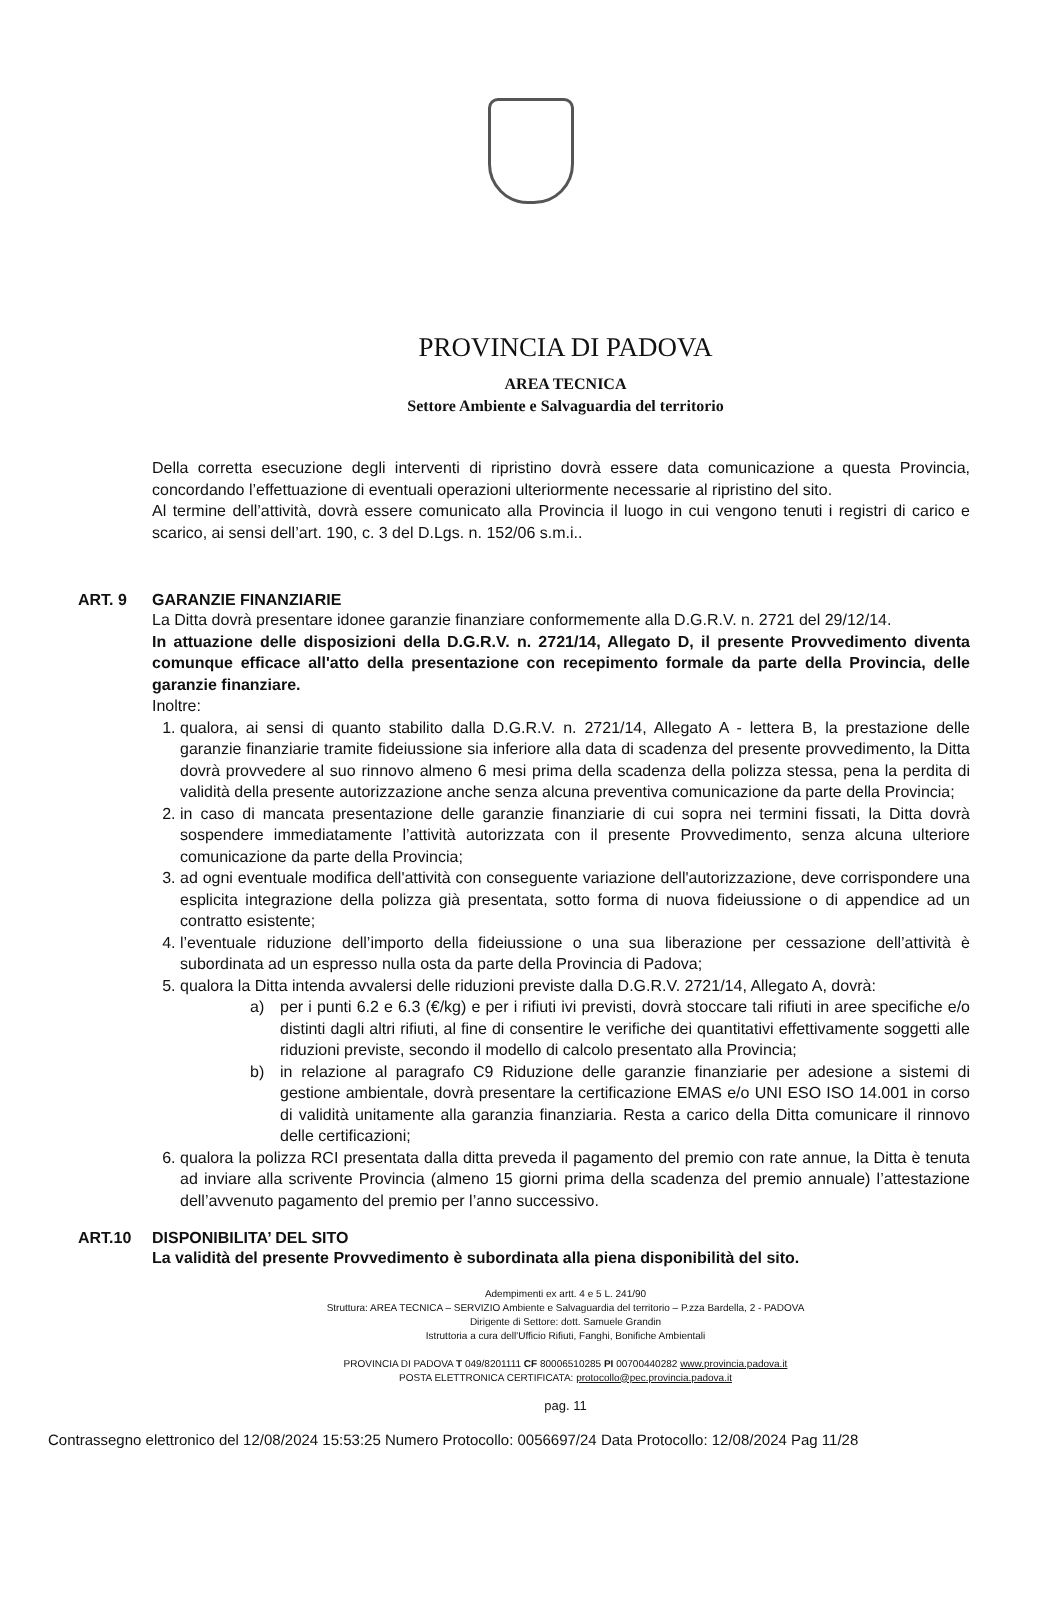PROVINCIA DI PADOVA
AREA TECNICA
Settore Ambiente e Salvaguardia del territorio
Della corretta esecuzione degli interventi di ripristino dovrà essere data comunicazione a questa Provincia, concordando l’effettuazione di eventuali operazioni ulteriormente necessarie al ripristino del sito.
Al termine dell’attività, dovrà essere comunicato alla Provincia il luogo in cui vengono tenuti i registri di carico e scarico, ai sensi dell’art. 190, c. 3 del D.Lgs. n. 152/06 s.m.i..
ART. 9 GARANZIE FINANZIARIE
La Ditta dovrà presentare idonee garanzie finanziare conformemente alla D.G.R.V. n. 2721 del 29/12/14.
In attuazione delle disposizioni della D.G.R.V. n. 2721/14, Allegato D, il presente Provvedimento diventa comunque efficace all'atto della presentazione con recepimento formale da parte della Provincia, delle garanzie finanziare.
Inoltre:
1. qualora, ai sensi di quanto stabilito dalla D.G.R.V. n. 2721/14, Allegato A - lettera B, la prestazione delle garanzie finanziarie tramite fideiussione sia inferiore alla data di scadenza del presente provvedimento, la Ditta dovrà provvedere al suo rinnovo almeno 6 mesi prima della scadenza della polizza stessa, pena la perdita di validità della presente autorizzazione anche senza alcuna preventiva comunicazione da parte della Provincia;
2. in caso di mancata presentazione delle garanzie finanziarie di cui sopra nei termini fissati, la Ditta dovrà sospendere immediatamente l’attività autorizzata con il presente Provvedimento, senza alcuna ulteriore comunicazione da parte della Provincia;
3. ad ogni eventuale modifica dell'attività con conseguente variazione dell'autorizzazione, deve corrispondere una esplicita integrazione della polizza già presentata, sotto forma di nuova fideiussione o di appendice ad un contratto esistente;
4. l’eventuale riduzione dell’importo della fideiussione o una sua liberazione per cessazione dell’attività è subordinata ad un espresso nulla osta da parte della Provincia di Padova;
5. qualora la Ditta intenda avvalersi delle riduzioni previste dalla D.G.R.V. 2721/14, Allegato A, dovrà:
a) per i punti 6.2 e 6.3 (€/kg) e per i rifiuti ivi previsti, dovrà stoccare tali rifiuti in aree specifiche e/o distinti dagli altri rifiuti, al fine di consentire le verifiche dei quantitativi effettivamente soggetti alle riduzioni previste, secondo il modello di calcolo presentato alla Provincia;
b) in relazione al paragrafo C9 Riduzione delle garanzie finanziarie per adesione a sistemi di gestione ambientale, dovrà presentare la certificazione EMAS e/o UNI ESO ISO 14.001 in corso di validità unitamente alla garanzia finanziaria. Resta a carico della Ditta comunicare il rinnovo delle certificazioni;
6. qualora la polizza RCI presentata dalla ditta preveda il pagamento del premio con rate annue, la Ditta è tenuta ad inviare alla scrivente Provincia (almeno 15 giorni prima della scadenza del premio annuale) l’attestazione dell’avvenuto pagamento del premio per l’anno successivo.
ART.10 DISPONIBILITA’ DEL SITO
La validità del presente Provvedimento è subordinata alla piena disponibilità del sito.
Adempimenti ex artt. 4 e 5 L. 241/90
Struttura: AREA TECNICA – SERVIZIO Ambiente e Salvaguardia del territorio – P.zza Bardella, 2 - PADOVA
Dirigente di Settore: dott. Samuele Grandin
Istruttoria a cura dell'Ufficio Rifiuti, Fanghi, Bonifiche Ambientali
PROVINCIA DI PADOVA T 049/8201111 CF 80006510285 PI 00700440282 www.provincia.padova.it
POSTA ELETTRONICA CERTIFICATA: protocollo@pec.provincia.padova.it
pag. 11
Contrassegno elettronico del 12/08/2024 15:53:25 Numero Protocollo: 0056697/24 Data Protocollo: 12/08/2024 Pag 11/28